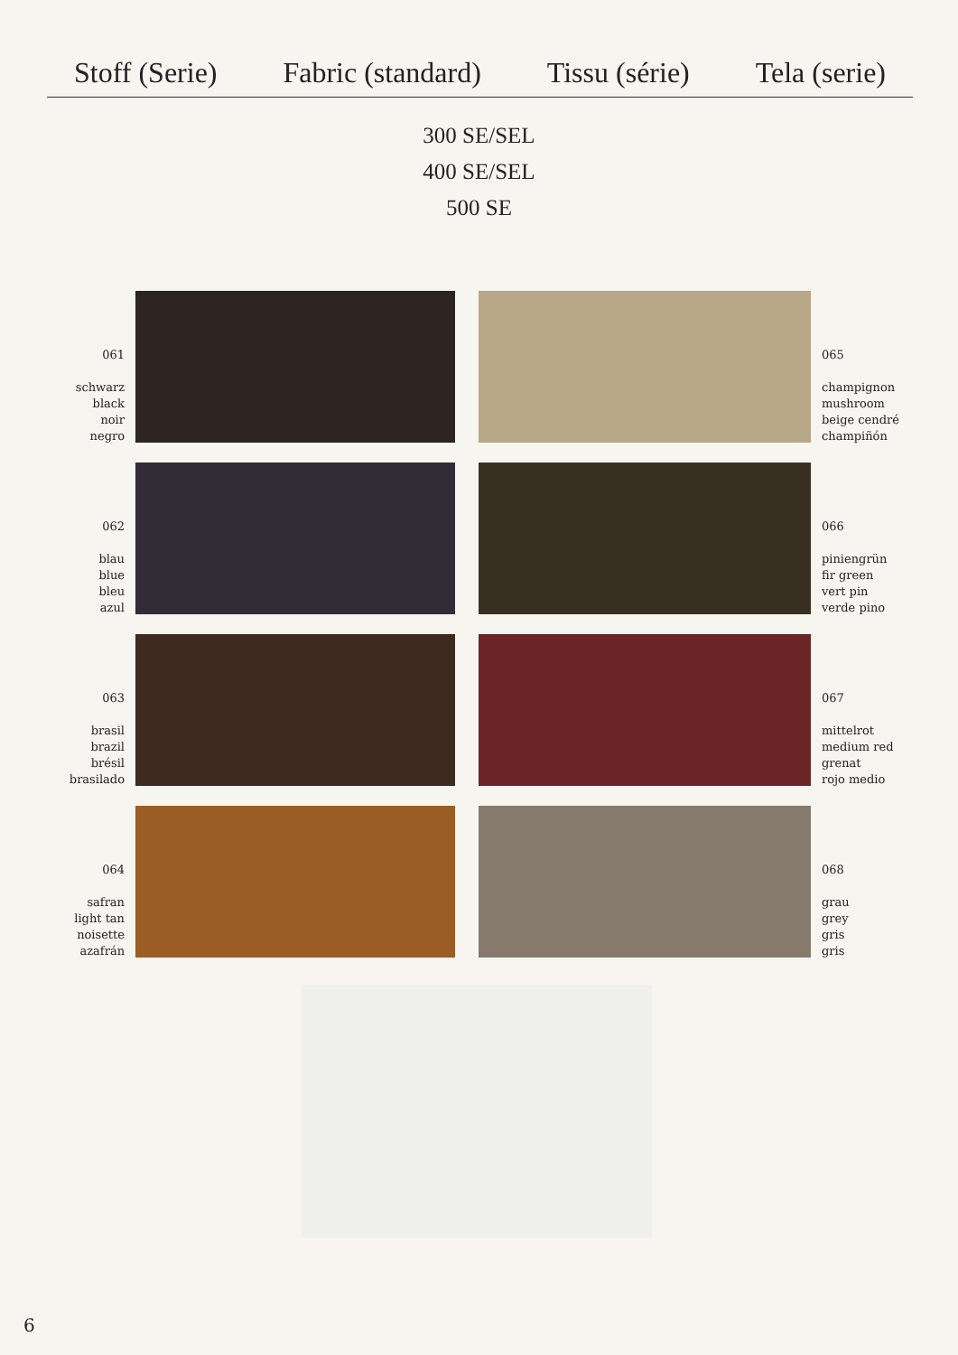Stoff (Serie) Fabric (standard) Tissu (série) Tela (serie)
300 SE/SEL
400 SE/SEL
500 SE
061
schwarz
black
noir
negro
065
champignon
mushroom
beige cendré
champiñón
062
blau
blue
bleu
azul
066
piniengrün
fir green
vert pin
verde pino
063
brasil
brazil
brésil
brasilado
067
mittelrot
medium red
grenat
rojo medio
064
safran
light tan
noisette
azafrán
068
grau
grey
gris
gris
6